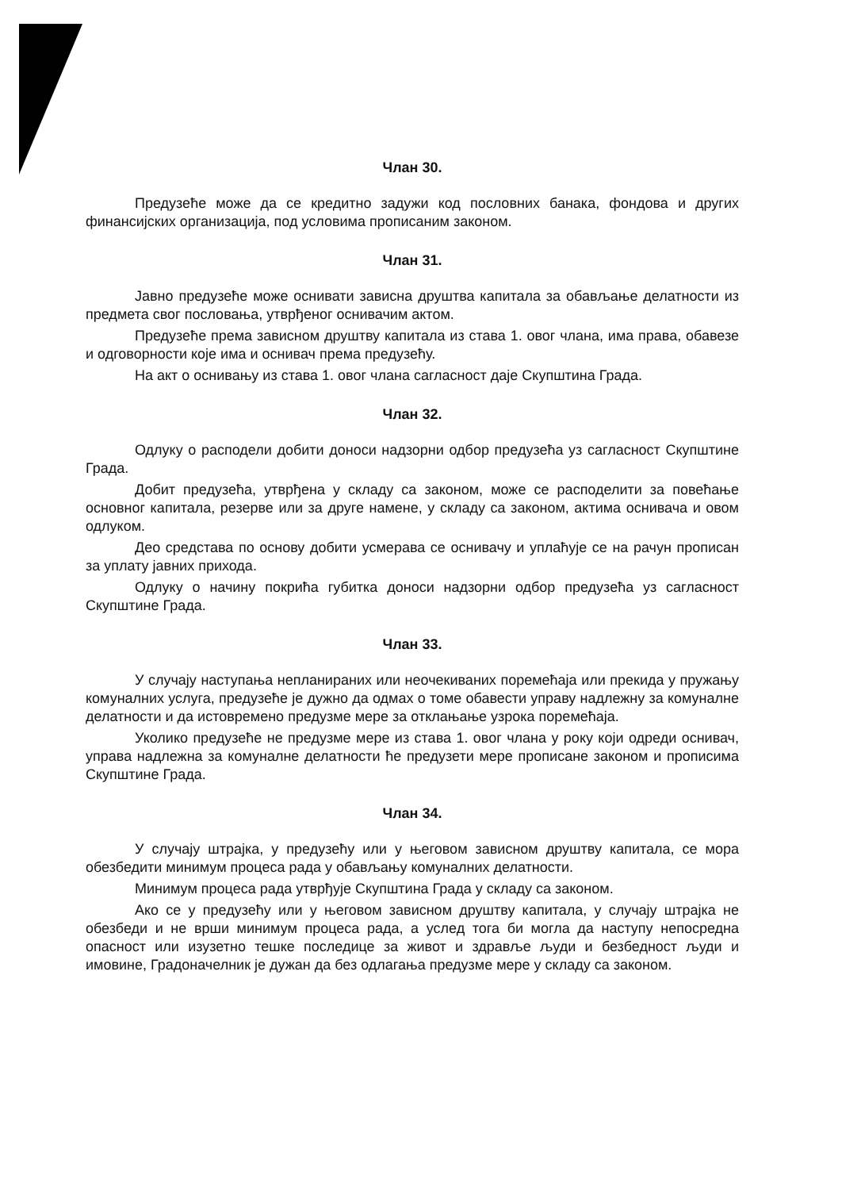Члан 30.
Предузеће може да се кредитно задужи код пословних банака, фондова и других финансијских организација, под условима прописаним законом.
Члан 31.
Јавно предузеће може оснивати зависна друштва капитала за обављање делатности из предмета свог пословања, утврђеног оснивачим актом.
Предузеће према зависном друштву капитала из става 1. овог члана, има права, обавезе и одговорности које има и оснивач према предузећу.
На акт о оснивању из става 1. овог члана сагласност даје Скупштина Града.
Члан 32.
Одлуку о расподели добити доноси надзорни одбор предузећа уз сагласност Скупштине Града.
Добит предузећа, утврђена у складу са законом, може се расподелити за повећање основног капитала, резерве или за друге намене, у складу са законом, актима оснивача и овом одлуком.
Део средстава по основу добити усмерава се оснивачу и уплаћује се на рачун прописан за уплату јавних прихода.
Одлуку о начину покрића губитка доноси надзорни одбор предузећа уз сагласност Скупштине Града.
Члан 33.
У случају наступања непланираних или неочекиваних поремећаја или прекида у пружању комуналних услуга, предузеће је дужно да одмах о томе обавести управу надлежну за комуналне делатности и да истовремено предузме мере за отклањање узрока поремећаја.
Уколико предузеће не предузме мере из става 1. овог члана у року који одреди оснивач, управа надлежна за комуналне делатности ће предузети мере прописане законом и прописима Скупштине Града.
Члан 34.
У случају штрајка, у предузећу или у његовом зависном друштву капитала, се мора обезбедити минимум процеса рада у обављању комуналних делатности.
Минимум процеса рада утврђује Скупштина Града у складу са законом.
Ако се у предузећу или у његовом зависном друштву капитала, у случају штрајка не обезбеди и не врши минимум процеса рада, а услед тога би могла да наступу непосредна опасност или изузетно тешке последице за живот и здравље људи и безбедност људи и имовине, Градоначелник је дужан да без одлагања предузме мере у складу са законом.